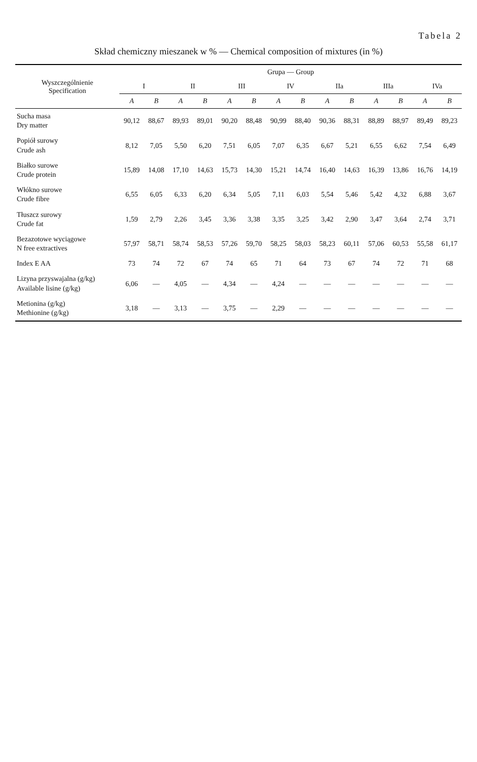Tabela 2
Skład chemiczny mieszanek w % — Chemical composition of mixtures (in %)
| Wyszczególnienie Specification | Grupa — Group | | | | | | | | | | | | | |
| --- | --- | --- | --- | --- | --- | --- | --- | --- | --- | --- | --- | --- | --- | --- |
| | I | | II | | III | | IV | | IIa | | IIIa | | IVa | |
| | A | B | A | B | A | B | A | B | A | B | A | B | A | B |
| Sucha masa Dry matter | 90,12 | 88,67 | 89,93 | 89,01 | 90,20 | 88,48 | 90,99 | 88,40 | 90,36 | 88,31 | 88,89 | 88,97 | 89,49 | 89,23 |
| Popiół surowy Crude ash | 8,12 | 7,05 | 5,50 | 6,20 | 7,51 | 6,05 | 7,07 | 6,35 | 6,67 | 5,21 | 6,55 | 6,62 | 7,54 | 6,49 |
| Białko surowe Crude protein | 15,89 | 14,08 | 17,10 | 14,63 | 15,73 | 14,30 | 15,21 | 14,74 | 16,40 | 14,63 | 16,39 | 13,86 | 16,76 | 14,19 |
| Włókno surowe Crude fibre | 6,55 | 6,05 | 6,33 | 6,20 | 6,34 | 5,05 | 7,11 | 6,03 | 5,54 | 5,46 | 5,42 | 4,32 | 6,88 | 3,67 |
| Tłuszcz surowy Crude fat | 1,59 | 2,79 | 2,26 | 3,45 | 3,36 | 3,38 | 3,35 | 3,25 | 3,42 | 2,90 | 3,47 | 3,64 | 2,74 | 3,71 |
| Bezazotowe wyciągowe N free extractives | 57,97 | 58,71 | 58,74 | 58,53 | 57,26 | 59,70 | 58,25 | 58,03 | 58,23 | 60,11 | 57,06 | 60,53 | 55,58 | 61,17 |
| Index E AA | 73 | 74 | 72 | 67 | 74 | 65 | 71 | 64 | 73 | 67 | 74 | 72 | 71 | 68 |
| Lizyna przyswajalna (g/kg) Available lisine (g/kg) | 6,06 | — | 4,05 | — | 4,34 | — | 4,24 | — | — | — | — | — | — | — |
| Metionina (g/kg) Methionine (g/kg) | 3,18 | — | 3,13 | — | 3,75 | — | 2,29 | — | — | — | — | — | — | — |